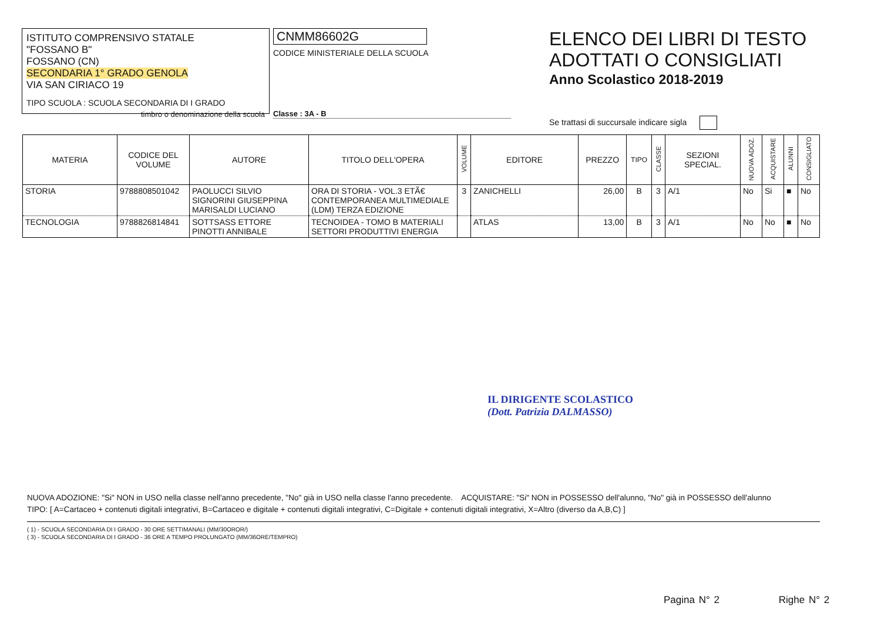ISTITUTO COMPRENSIVO STATALE
"FOSSANO B"
FOSSANO (CN)
SECONDARIA 1° GRADO GENOLA
VIA SAN CIRIACO 19
TIPO SCUOLA : SCUOLA SECONDARIA DI I GRADO
timbro o denominazione della scuola
CNMM86602G
CODICE MINISTERIALE DELLA SCUOLA
Classe : 3A - B
ELENCO DEI LIBRI DI TESTO
ADOTTATI O CONSIGLIATI
Anno Scolastico 2018-2019
Se trattasi di succursale indicare sigla
| MATERIA | CODICE DEL VOLUME | AUTORE | TITOLO DELL'OPERA | VOLUME | EDITORE | PREZZO | TIPO | CLASSE | SEZIONI SPECIAL. | NUOVA ADOZ. | ACQUISTARE | ALUNNI | CONSIGLIATO |
| --- | --- | --- | --- | --- | --- | --- | --- | --- | --- | --- | --- | --- | --- |
| STORIA | 9788808501042 | PAOLUCCI SILVIO SIGNORINI GIUSEPPINA MARISALDI LUCIANO | ORA DI STORIA - VOL.3 ETÃ€ CONTEMPORANEA MULTIMEDIALE (LDM) TERZA EDIZIONE | 3 | ZANICHELLI | 26,00 | B | 3 | A/1 | No | Si | ■ | No |
| TECNOLOGIA | 9788826814841 | SOTTSASS ETTORE PINOTTI ANNIBALE | TECNOIDEA - TOMO B MATERIALI SETTORI PRODUTTIVI ENERGIA | | ATLAS | 13,00 | B | 3 | A/1 | No | No | ■ | No |
IL DIRIGENTE SCOLASTICO
(Dott. Patrizia DALMASSO)
NUOVA ADOZIONE: "Si" NON in USO nella classe nell'anno precedente, "No" già in USO nella classe l'anno precedente. ACQUISTARE: "Si" NON in POSSESSO dell'alunno, "No" già in POSSESSO dell'alunno
TIPO: [ A=Cartaceo + contenuti digitali integrativi, B=Cartaceo e digitale + contenuti digitali integrativi, C=Digitale + contenuti digitali integrativi, X=Altro (diverso da A,B,C) ]
( 1) - SCUOLA SECONDARIA DI I GRADO - 30 ORE SETTIMANALI (MM/30OROR/)
( 3) - SCUOLA SECONDARIA DI I GRADO - 36 ORE A TEMPO PROLUNGATO (MM/36ORE/TEMPRO)
Pagina N° 2 Righe N° 2